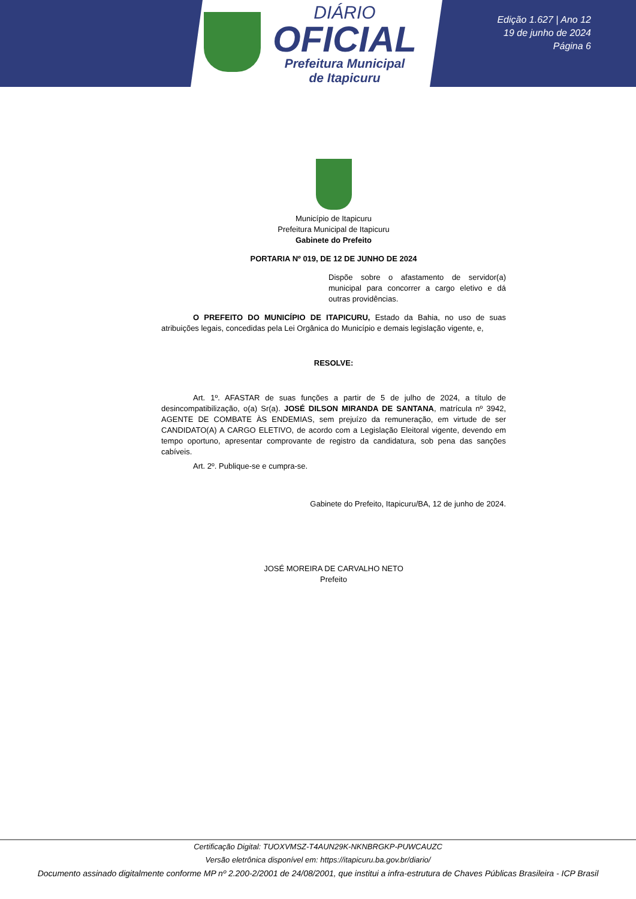DIÁRIO
OFICIAL
Prefeitura Municipal
de Itapicuru
Edição 1.627 | Ano 12
19 de junho de 2024
Página 6
Município de Itapicuru
Prefeitura Municipal de Itapicuru
Gabinete do Prefeito
PORTARIA Nº 019, DE 12 DE JUNHO DE 2024
Dispõe sobre o afastamento de servidor(a) municipal para concorrer a cargo eletivo e dá outras providências.
O PREFEITO DO MUNICÍPIO DE ITAPICURU, Estado da Bahia, no uso de suas atribuições legais, concedidas pela Lei Orgânica do Município e demais legislação vigente, e,
RESOLVE:
Art. 1º. AFASTAR de suas funções a partir de 5 de julho de 2024, a título de desincompatibilização, o(a) Sr(a). JOSÉ DILSON MIRANDA DE SANTANA, matrícula nº 3942, AGENTE DE COMBATE ÀS ENDEMIAS, sem prejuízo da remuneração, em virtude de ser CANDIDATO(A) A CARGO ELETIVO, de acordo com a Legislação Eleitoral vigente, devendo em tempo oportuno, apresentar comprovante de registro da candidatura, sob pena das sanções cabíveis.
Art. 2º. Publique-se e cumpra-se.
Gabinete do Prefeito, Itapicuru/BA, 12 de junho de 2024.
JOSÉ MOREIRA DE CARVALHO NETO
Prefeito
Certificação Digital: TUOXVMSZ-T4AUN29K-NKNBRGKP-PUWCAUZC
Versão eletrônica disponível em: https://itapicuru.ba.gov.br/diario/
Documento assinado digitalmente conforme MP nº 2.200-2/2001 de 24/08/2001, que institui a infra-estrutura de Chaves Públicas Brasileira - ICP Brasil